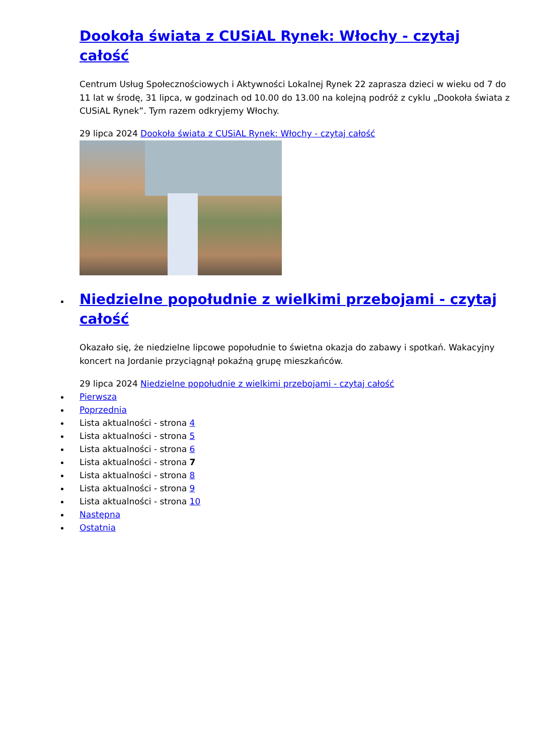Dookoła świata z CUSiAL Rynek: Włochy - czytaj całość
Centrum Usług Społecznościowych i Aktywności Lokalnej Rynek 22 zaprasza dzieci w wieku od 7 do 11 lat w środę, 31 lipca, w godzinach od 10.00 do 13.00 na kolejną podróż z cyklu „Dookoła świata z CUSiAL Rynek”. Tym razem odkryjemy Włochy.
29 lipca 2024 Dookoła świata z CUSiAL Rynek: Włochy - czytaj całość
Niedzielne popołudnie z wielkimi przebojami - czytaj całość
Okazało się, że niedzielne lipcowe popołudnie to świetna okazja do zabawy i spotkań. Wakacyjny koncert na Jordanie przyciągnął pokaźną grupę mieszkańców.
29 lipca 2024 Niedzielne popołudnie z wielkimi przebojami - czytaj całość
Pierwsza
Poprzednia
Lista aktualności - strona 4
Lista aktualności - strona 5
Lista aktualności - strona 6
Lista aktualności - strona 7
Lista aktualności - strona 8
Lista aktualności - strona 9
Lista aktualności - strona 10
Następna
Ostatnia